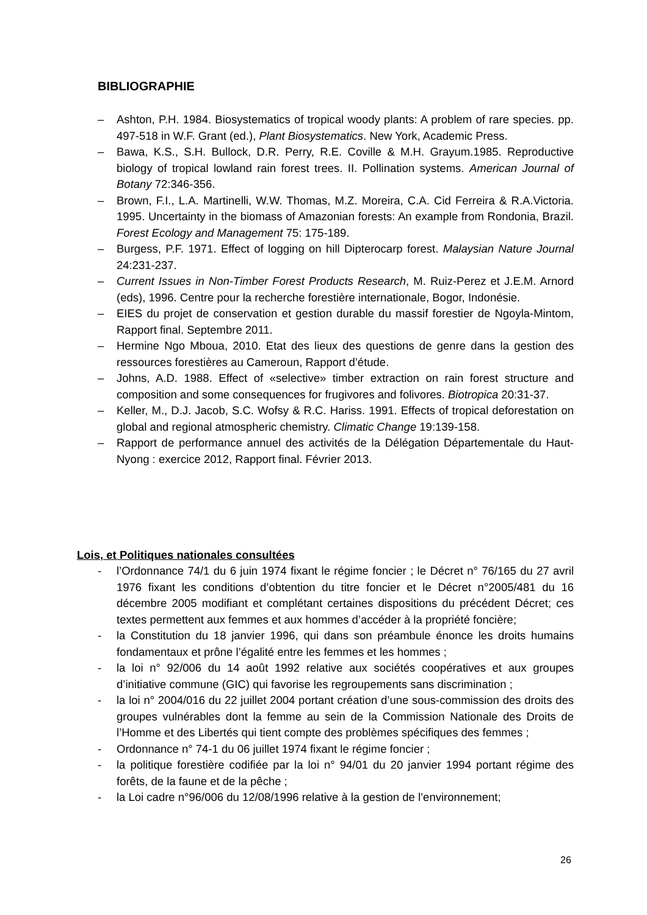BIBLIOGRAPHIE
– Ashton, P.H. 1984. Biosystematics of tropical woody plants: A problem of rare species. pp. 497-518 in W.F. Grant (ed.), Plant Biosystematics. New York, Academic Press.
– Bawa, K.S., S.H. Bullock, D.R. Perry, R.E. Coville & M.H. Grayum.1985. Reproductive biology of tropical lowland rain forest trees. II. Pollination systems. American Journal of Botany 72:346-356.
– Brown, F.I., L.A. Martinelli, W.W. Thomas, M.Z. Moreira, C.A. Cid Ferreira & R.A.Victoria. 1995. Uncertainty in the biomass of Amazonian forests: An example from Rondonia, Brazil. Forest Ecology and Management 75: 175-189.
– Burgess, P.F. 1971. Effect of logging on hill Dipterocarp forest. Malaysian Nature Journal 24:231-237.
– Current Issues in Non-Timber Forest Products Research, M. Ruiz-Perez et J.E.M. Arnord (eds), 1996. Centre pour la recherche forestière internationale, Bogor, Indonésie.
– EIES du projet de conservation et gestion durable du massif forestier de Ngoyla-Mintom, Rapport final. Septembre 2011.
– Hermine Ngo Mboua, 2010. Etat des lieux des questions de genre dans la gestion des ressources forestières au Cameroun, Rapport d’étude.
– Johns, A.D. 1988. Effect of «selective» timber extraction on rain forest structure and composition and some consequences for frugivores and folivores. Biotropica 20:31-37.
– Keller, M., D.J. Jacob, S.C. Wofsy & R.C. Hariss. 1991. Effects of tropical deforestation on global and regional atmospheric chemistry. Climatic Change 19:139-158.
– Rapport de performance annuel des activités de la Délégation Départementale du Haut-Nyong : exercice 2012, Rapport final. Février 2013.
Lois, et Politiques nationales consultées
- l’Ordonnance 74/1 du 6 juin 1974 fixant le régime foncier ; le Décret n° 76/165 du 27 avril 1976 fixant les conditions d’obtention du titre foncier et le Décret n°2005/481 du 16 décembre 2005 modifiant et complétant certaines dispositions du précédent Décret; ces textes permettent aux femmes et aux hommes d’accéder à la propriété foncière;
- la Constitution du 18 janvier 1996, qui dans son préambule énonce les droits humains fondamentaux et prône l’égalité entre les femmes et les hommes ;
- la loi n° 92/006 du 14 août 1992 relative aux sociétés coopératives et aux groupes d’initiative commune (GIC) qui favorise les regroupements sans discrimination ;
- la loi n° 2004/016 du 22 juillet 2004 portant création d’une sous-commission des droits des groupes vulnérables dont la femme au sein de la Commission Nationale des Droits de l’Homme et des Libertés qui tient compte des problèmes spécifiques des femmes ;
- Ordonnance n° 74-1 du 06 juillet 1974 fixant le régime foncier ;
- la politique forestière codifiée par la loi n° 94/01 du 20 janvier 1994 portant régime des forêts, de la faune et de la pêche ;
- la Loi cadre n°96/006 du 12/08/1996 relative à la gestion de l’environnement;
26